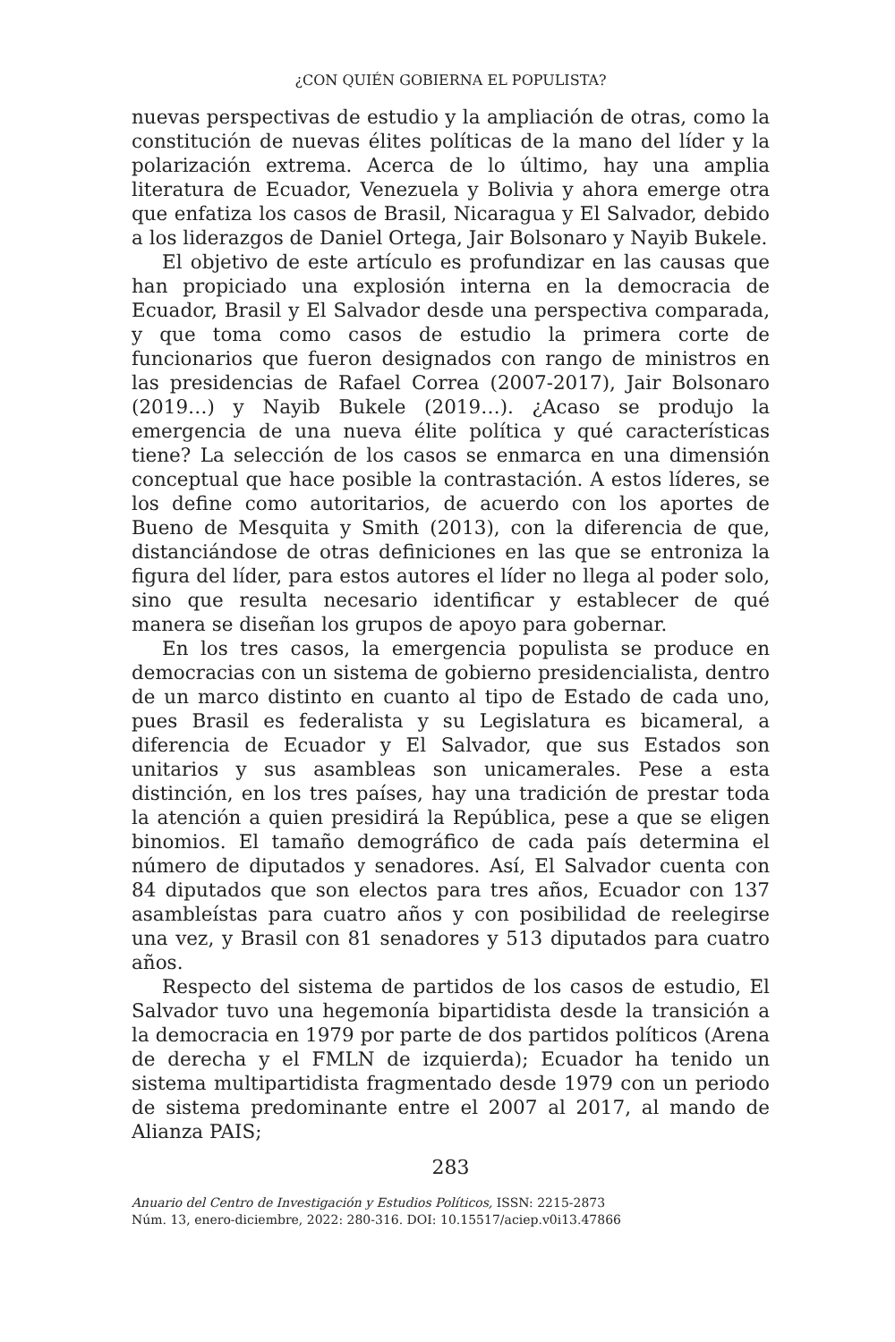¿CON QUIÉN GOBIERNA EL POPULISTA?
nuevas perspectivas de estudio y la ampliación de otras, como la constitución de nuevas élites políticas de la mano del líder y la polarización extrema. Acerca de lo último, hay una amplia literatura de Ecuador, Venezuela y Bolivia y ahora emerge otra que enfatiza los casos de Brasil, Nicaragua y El Salvador, debido a los liderazgos de Daniel Ortega, Jair Bolsonaro y Nayib Bukele.
El objetivo de este artículo es profundizar en las causas que han propiciado una explosión interna en la democracia de Ecuador, Brasil y El Salvador desde una perspectiva comparada, y que toma como casos de estudio la primera corte de funcionarios que fueron designados con rango de ministros en las presidencias de Rafael Correa (2007-2017), Jair Bolsonaro (2019…) y Nayib Bukele (2019…). ¿Acaso se produjo la emergencia de una nueva élite política y qué características tiene? La selección de los casos se enmarca en una dimensión conceptual que hace posible la contrastación. A estos líderes, se los define como autoritarios, de acuerdo con los aportes de Bueno de Mesquita y Smith (2013), con la diferencia de que, distanciándose de otras definiciones en las que se entroniza la figura del líder, para estos autores el líder no llega al poder solo, sino que resulta necesario identificar y establecer de qué manera se diseñan los grupos de apoyo para gobernar.
En los tres casos, la emergencia populista se produce en democracias con un sistema de gobierno presidencialista, dentro de un marco distinto en cuanto al tipo de Estado de cada uno, pues Brasil es federalista y su Legislatura es bicameral, a diferencia de Ecuador y El Salvador, que sus Estados son unitarios y sus asambleas son unicamerales. Pese a esta distinción, en los tres países, hay una tradición de prestar toda la atención a quien presidirá la República, pese a que se eligen binomios. El tamaño demográfico de cada país determina el número de diputados y senadores. Así, El Salvador cuenta con 84 diputados que son electos para tres años, Ecuador con 137 asambleístas para cuatro años y con posibilidad de reelegirse una vez, y Brasil con 81 senadores y 513 diputados para cuatro años.
Respecto del sistema de partidos de los casos de estudio, El Salvador tuvo una hegemonía bipartidista desde la transición a la democracia en 1979 por parte de dos partidos políticos (Arena de derecha y el FMLN de izquierda); Ecuador ha tenido un sistema multipartidista fragmentado desde 1979 con un periodo de sistema predominante entre el 2007 al 2017, al mando de Alianza PAIS;
283
Anuario del Centro de Investigación y Estudios Políticos, ISSN: 2215-2873
Núm. 13, enero-diciembre, 2022: 280-316. DOI: 10.15517/aciep.v0i13.47866